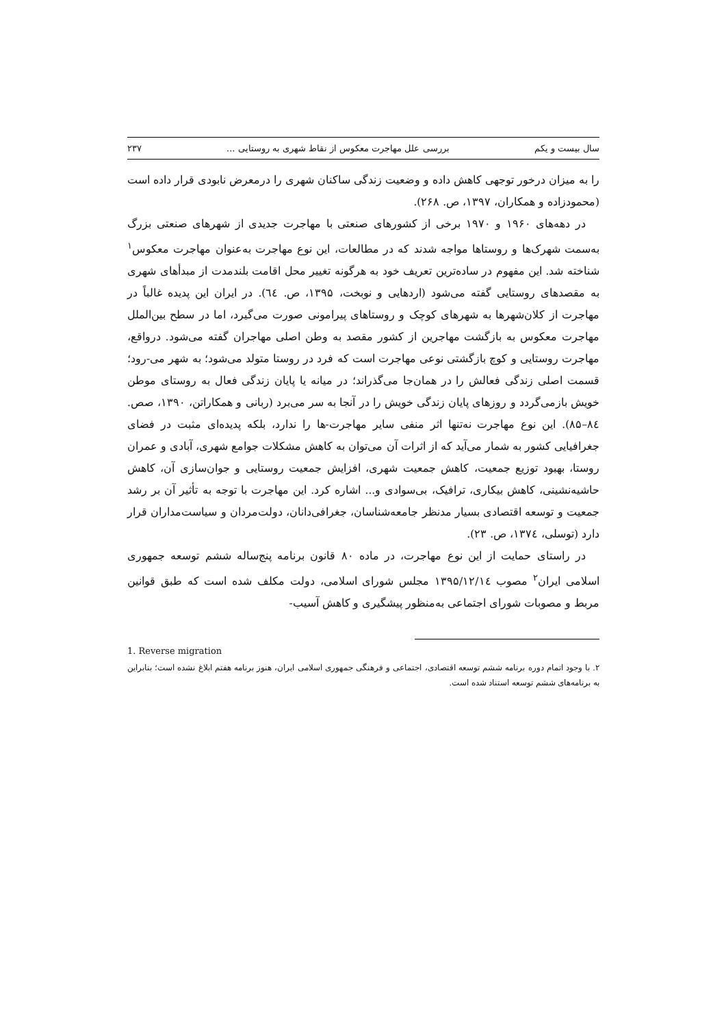سال بیست و یکم بررسی علل مهاجرت معکوس از نقاط شهری به روستایی ... ۲۳۷
را به میزان درخور توجهی کاهش داده و وضعیت زندگی ساکنان شهری را درمعرض نابودی قرار داده است (محمودزاده و همکاران، ۱۳۹۷، ص. ۲۶۸).
در دهه‌های ۱۹۶۰ و ۱۹۷۰ برخی از کشورهای صنعتی با مهاجرت جدیدی از شهرهای صنعتی بزرگ به‌سمت شهرک‌ها و روستاها مواجه شدند که در مطالعات، این نوع مهاجرت به‌عنوان مهاجرت معکوس<sup>۱</sup> شناخته شد. این مفهوم در ساده‌ترین تعریف خود به هرگونه تغییر محل اقامت بلندمدت از مبدأهای شهری به مقصدهای روستایی گفته می‌شود (اردهایی و نوبخت، ۱۳۹۵، ص. ٦٤). در ایران این پدیده غالباً در مهاجرت از کلان‌شهرها به شهرهای کوچک و روستاهای پیرامونی صورت می‌گیرد، اما در سطح بین‌الملل مهاجرت معکوس به بازگشت مهاجرین از کشور مقصد به وطن اصلی مهاجران گفته می‌شود. درواقع، مهاجرت روستایی و کوچ بازگشتی نوعی مهاجرت است که فرد در روستا متولد می‌شود؛ به شهر می-رود؛ قسمت اصلی زندگی فعالش را در همان‌جا می‌گذراند؛ در میانه یا پایان زندگی فعال به روستای موطن خویش بازمی‌گردد و روزهای پایان زندگی خویش را در آنجا به سر می‌برد (ربانی و همکاراتن، ۱۳۹۰، صص. ۸٤–۸۵). این نوع مهاجرت نه‌تنها اثر منفی سایر مهاجرت-ها را ندارد، بلکه پدیده‌ای مثبت در فضای جغرافیایی کشور به شمار می‌آید که از اثرات آن می‌توان به کاهش مشکلات جوامع شهری، آبادی و عمران روستا، بهبود توزیع جمعیت، کاهش جمعیت شهری، افزایش جمعیت روستایی و جوان‌سازی آن، کاهش حاشیه‌نشینی، کاهش بیکاری، ترافیک، بی‌سوادی و... اشاره کرد. این مهاجرت با توجه به تأثیر آن بر رشد جمعیت و توسعه اقتصادی بسیار مدنظر جامعه‌شناسان، جغرافی‌دانان، دولت‌مردان و سیاست‌مداران قرار دارد (توسلی، ۱۳۷٤، ص. ۲۳).
در راستای حمایت از این نوع مهاجرت، در ماده ۸۰ قانون برنامه پنج‌ساله ششم توسعه جمهوری اسلامی ایران<sup>۲</sup> مصوب ۱۳۹۵/۱۲/۱٤ مجلس شورای اسلامی، دولت مکلف شده است که طبق قوانین مربط و مصوبات شورای اجتماعی به‌منظور پیشگیری و کاهش آسیب-
1. Reverse migration
۲. با وجود اتمام دوره برنامه ششم توسعه اقتصادی، اجتماعی و فرهنگی جمهوری اسلامی ایران، هنوز برنامه هفتم ابلاغ نشده است؛ بنابراین به برنامه‌های ششم توسعه استناد شده است.